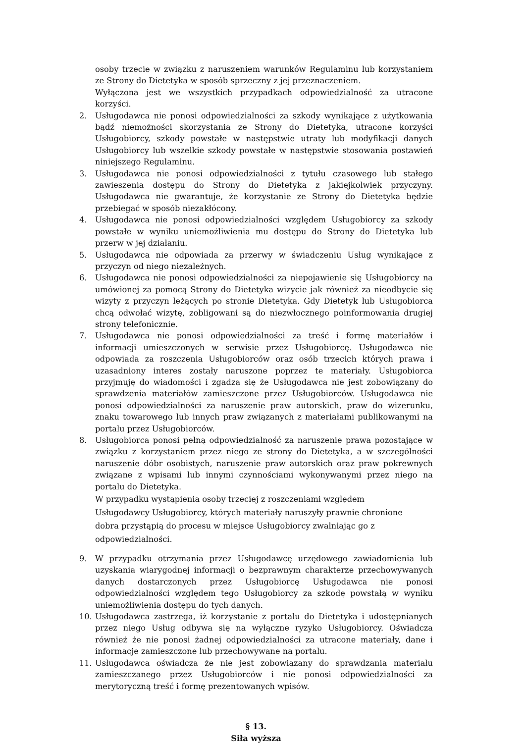osoby trzecie w związku z naruszeniem warunków Regulaminu lub korzystaniem ze Strony do Dietetyka w sposób sprzeczny z jej przeznaczeniem.
Wyłączona jest we wszystkich przypadkach odpowiedzialność za utracone korzyści.
2. Usługodawca nie ponosi odpowiedzialności za szkody wynikające z użytkowania bądź niemożności skorzystania ze Strony do Dietetyka, utracone korzyści Usługobiorcy, szkody powstałe w następstwie utraty lub modyfikacji danych Usługobiorcy lub wszelkie szkody powstałe w następstwie stosowania postawień niniejszego Regulaminu.
3. Usługodawca nie ponosi odpowiedzialności z tytułu czasowego lub stałego zawieszenia dostępu do Strony do Dietetyka z jakiejkolwiek przyczyny. Usługodawca nie gwarantuje, że korzystanie ze Strony do Dietetyka będzie przebiegać w sposób niezakłócony.
4. Usługodawca nie ponosi odpowiedzialności względem Usługobiorcy za szkody powstałe w wyniku uniemożliwienia mu dostępu do Strony do Dietetyka lub przerw w jej działaniu.
5. Usługodawca nie odpowiada za przerwy w świadczeniu Usług wynikające z przyczyn od niego niezależnych.
6. Usługodawca nie ponosi odpowiedzialności za niepojawienie się Usługobiorcy na umówionej za pomocą Strony do Dietetyka wizycie jak również za nieodbycie się wizyty z przyczyn leżących po stronie Dietetyka. Gdy Dietetyk lub Usługobiorca chcą odwołać wizytę, zobligowani są do niezwłocznego poinformowania drugiej strony telefonicznie.
7. Usługodawca nie ponosi odpowiedzialności za treść i formę materiałów i informacji umieszczonych w serwisie przez Usługobiorcę. Usługodawca nie odpowiada za roszczenia Usługobiorców oraz osób trzecich których prawa i uzasadniony interes zostały naruszone poprzez te materiały. Usługobiorca przyjmuję do wiadomości i zgadza się że Usługodawca nie jest zobowiązany do sprawdzenia materiałów zamieszczone przez Usługobiorców. Usługodawca nie ponosi odpowiedzialności za naruszenie praw autorskich, praw do wizerunku, znaku towarowego lub innych praw związanych z materiałami publikowanymi na portalu przez Usługobiorców.
8. Usługobiorca ponosi pełną odpowiedzialność za naruszenie prawa pozostające w związku z korzystaniem przez niego ze strony do Dietetyka, a w szczególności naruszenie dóbr osobistych, naruszenie praw autorskich oraz praw pokrewnych związane z wpisami lub innymi czynnościami wykonywanymi przez niego na portalu do Dietetyka.
W przypadku wystąpienia osoby trzeciej z roszczeniami względem Usługodawcy Usługobiorcy, których materiały naruszyły prawnie chronione dobra przystąpią do procesu w miejsce Usługobiorcy zwalniając go z odpowiedzialności.
9. W przypadku otrzymania przez Usługodawcę urzędowego zawiadomienia lub uzyskania wiarygodnej informacji o bezprawnym charakterze przechowywanych danych dostarczonych przez Usługobiorcę Usługodawca nie ponosi odpowiedzialności względem tego Usługobiorcy za szkodę powstałą w wyniku uniemożliwienia dostępu do tych danych.
10. Usługodawca zastrzega, iż korzystanie z portalu do Dietetyka i udostępnianych przez niego Usług odbywa się na wyłączne ryzyko Usługobiorcy. Oświadcza również że nie ponosi żadnej odpowiedzialności za utracone materiały, dane i informacje zamieszczone lub przechowywane na portalu.
11. Usługodawca oświadcza że nie jest zobowiązany do sprawdzania materiału zamieszczanego przez Usługobiorców i nie ponosi odpowiedzialności za merytoryczną treść i formę prezentowanych wpisów.
§ 13.
Siła wyższa